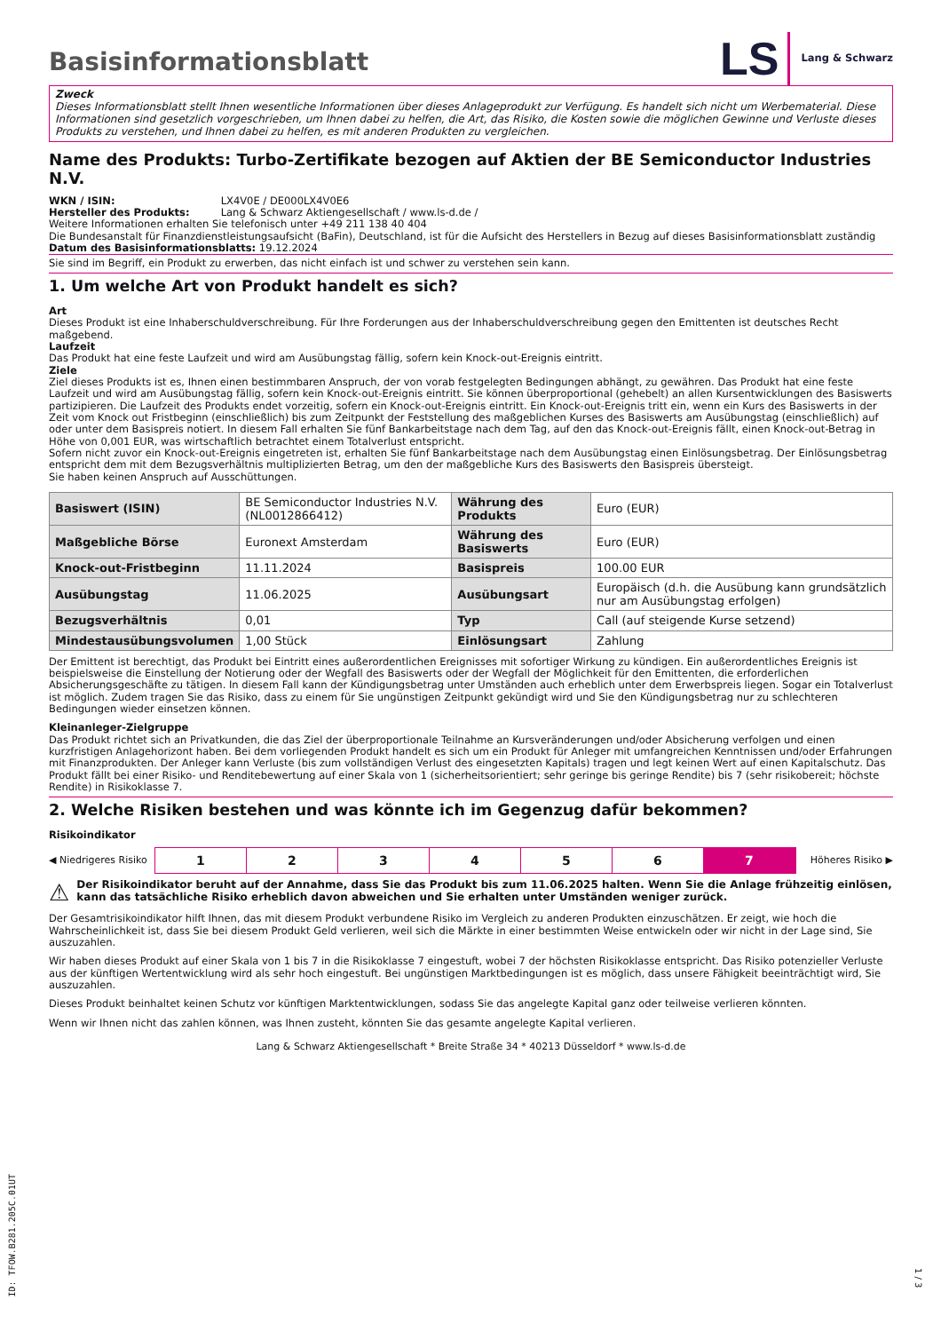Basisinformationsblatt
LS Lang & Schwarz
Zweck
Dieses Informationsblatt stellt Ihnen wesentliche Informationen über dieses Anlageprodukt zur Verfügung. Es handelt sich nicht um Werbematerial. Diese Informationen sind gesetzlich vorgeschrieben, um Ihnen dabei zu helfen, die Art, das Risiko, die Kosten sowie die möglichen Gewinne und Verluste dieses Produkts zu verstehen, und Ihnen dabei zu helfen, es mit anderen Produkten zu vergleichen.
Name des Produkts: Turbo-Zertifikate bezogen auf Aktien der BE Semiconductor Industries N.V.
WKN / ISIN: LX4V0E / DE000LX4V0E6
Hersteller des Produkts: Lang & Schwarz Aktiengesellschaft / www.ls-d.de /
Weitere Informationen erhalten Sie telefonisch unter +49 211 138 40 404
Die Bundesanstalt für Finanzdienstleistungsaufsicht (BaFin), Deutschland, ist für die Aufsicht des Herstellers in Bezug auf dieses Basisinformationsblatt zuständig
Datum des Basisinformationsblatts: 19.12.2024
Sie sind im Begriff, ein Produkt zu erwerben, das nicht einfach ist und schwer zu verstehen sein kann.
1. Um welche Art von Produkt handelt es sich?
Art
Dieses Produkt ist eine Inhaberschuldverschreibung. Für Ihre Forderungen aus der Inhaberschuldverschreibung gegen den Emittenten ist deutsches Recht maßgebend.
Laufzeit
Das Produkt hat eine feste Laufzeit und wird am Ausübungstag fällig, sofern kein Knock-out-Ereignis eintritt.
Ziele
Ziel dieses Produkts ist es, Ihnen einen bestimmbaren Anspruch, der von vorab festgelegten Bedingungen abhängt, zu gewähren. Das Produkt hat eine feste Laufzeit und wird am Ausübungstag fällig, sofern kein Knock-out-Ereignis eintritt. Sie können überproportional (gehebelt) an allen Kursentwicklungen des Basiswerts partizipieren. Die Laufzeit des Produkts endet vorzeitig, sofern ein Knock-out-Ereignis eintritt. Ein Knock-out-Ereignis tritt ein, wenn ein Kurs des Basiswerts in der Zeit vom Knock out Fristbeginn (einschließlich) bis zum Zeitpunkt der Feststellung des maßgeblichen Kurses des Basiswerts am Ausübungstag (einschließlich) auf oder unter dem Basispreis notiert. In diesem Fall erhalten Sie fünf Bankarbeitstage nach dem Tag, auf den das Knock-out-Ereignis fällt, einen Knock-out-Betrag in Höhe von 0,001 EUR, was wirtschaftlich betrachtet einem Totalverlust entspricht.
Sofern nicht zuvor ein Knock-out-Ereignis eingetreten ist, erhalten Sie fünf Bankarbeitstage nach dem Ausübungstag einen Einlösungsbetrag. Der Einlösungsbetrag entspricht dem mit dem Bezugsverhältnis multiplizierten Betrag, um den der maßgebliche Kurs des Basiswerts den Basispreis übersteigt.
Sie haben keinen Anspruch auf Ausschüttungen.
| Basiswert (ISIN) | BE Semiconductor Industries N.V. (NL0012866412) | Währung des Produkts | Euro (EUR) |
| Maßgebliche Börse | Euronext Amsterdam | Währung des Basiswerts | Euro (EUR) |
| Knock-out-Fristbeginn | 11.11.2024 | Basispreis | 100.00 EUR |
| Ausübungstag | 11.06.2025 | Ausübungsart | Europäisch (d.h. die Ausübung kann grundsätzlich nur am Ausübungstag erfolgen) |
| Bezugsverhältnis | 0,01 | Typ | Call (auf steigende Kurse setzend) |
| Mindestausübungsvolumen | 1,00 Stück | Einlösungsart | Zahlung |
Der Emittent ist berechtigt, das Produkt bei Eintritt eines außerordentlichen Ereignisses mit sofortiger Wirkung zu kündigen. Ein außerordentliches Ereignis ist beispielsweise die Einstellung der Notierung oder der Wegfall des Basiswerts oder der Wegfall der Möglichkeit für den Emittenten, die erforderlichen Absicherungsgeschäfte zu tätigen. In diesem Fall kann der Kündigungsbetrag unter Umständen auch erheblich unter dem Erwerbspreis liegen. Sogar ein Totalverlust ist möglich. Zudem tragen Sie das Risiko, dass zu einem für Sie ungünstigen Zeitpunkt gekündigt wird und Sie den Kündigungsbetrag nur zu schlechteren Bedingungen wieder einsetzen können.
Kleinanleger-Zielgruppe
Das Produkt richtet sich an Privatkunden, die das Ziel der überproportionale Teilnahme an Kursveränderungen und/oder Absicherung verfolgen und einen kurzfristigen Anlagehorizont haben. Bei dem vorliegenden Produkt handelt es sich um ein Produkt für Anleger mit umfangreichen Kenntnissen und/oder Erfahrungen mit Finanzprodukten. Der Anleger kann Verluste (bis zum vollständigen Verlust des eingesetzten Kapitals) tragen und legt keinen Wert auf einen Kapitalschutz. Das Produkt fällt bei einer Risiko- und Renditebewertung auf einer Skala von 1 (sicherheitsorientiert; sehr geringe bis geringe Rendite) bis 7 (sehr risikobereit; höchste Rendite) in Risikoklasse 7.
2. Welche Risiken bestehen und was könnte ich im Gegenzug dafür bekommen?
Risikoindikator
◀ Niedrigeres Risiko
1 2 3 4 5 6 7
Höheres Risiko ▶
⚠ Der Risikoindikator beruht auf der Annahme, dass Sie das Produkt bis zum 11.06.2025 halten. Wenn Sie die Anlage frühzeitig einlösen, kann das tatsächliche Risiko erheblich davon abweichen und Sie erhalten unter Umständen weniger zurück.
Der Gesamtrisikoindikator hilft Ihnen, das mit diesem Produkt verbundene Risiko im Vergleich zu anderen Produkten einzuschätzen. Er zeigt, wie hoch die Wahrscheinlichkeit ist, dass Sie bei diesem Produkt Geld verlieren, weil sich die Märkte in einer bestimmten Weise entwickeln oder wir nicht in der Lage sind, Sie auszuzahlen.
Wir haben dieses Produkt auf einer Skala von 1 bis 7 in die Risikoklasse 7 eingestuft, wobei 7 der höchsten Risikoklasse entspricht. Das Risiko potenzieller Verluste aus der künftigen Wertentwicklung wird als sehr hoch eingestuft. Bei ungünstigen Marktbedingungen ist es möglich, dass unsere Fähigkeit beeinträchtigt wird, Sie auszuzahlen.
Dieses Produkt beinhaltet keinen Schutz vor künftigen Marktentwicklungen, sodass Sie das angelegte Kapital ganz oder teilweise verlieren könnten.
Wenn wir Ihnen nicht das zahlen können, was Ihnen zusteht, könnten Sie das gesamte angelegte Kapital verlieren.
Lang & Schwarz Aktiengesellschaft * Breite Straße 34 * 40213 Düsseldorf * www.ls-d.de
ID: TFOW.B281.205C.01UT
1 / 3